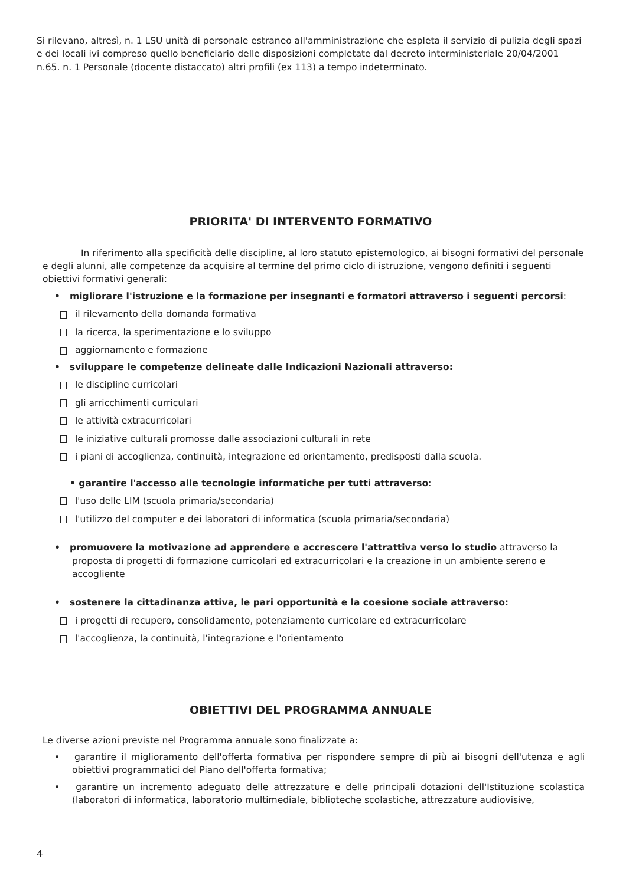Si rilevano, altresì, n. 1 LSU unità di personale estraneo all'amministrazione che espleta il servizio di pulizia degli spazi e dei locali ivi compreso quello beneficiario delle disposizioni completate dal decreto interministeriale 20/04/2001 n.65. n. 1 Personale (docente distaccato) altri profili (ex 113) a tempo indeterminato.
PRIORITA' DI INTERVENTO FORMATIVO
In riferimento alla specificità delle discipline, al loro statuto epistemologico, ai bisogni formativi del personale e degli alunni, alle competenze da acquisire al termine del primo ciclo di istruzione, vengono definiti i seguenti obiettivi formativi generali:
• migliorare l'istruzione e la formazione per insegnanti e formatori attraverso i seguenti percorsi:
il rilevamento della domanda formativa
la ricerca, la sperimentazione e lo sviluppo
aggiornamento e formazione
• sviluppare le competenze delineate dalle Indicazioni Nazionali attraverso:
le discipline curricolari
gli arricchimenti curriculari
le attività extracurricolari
le iniziative culturali promosse dalle associazioni culturali in rete
i piani di accoglienza, continuità, integrazione ed orientamento, predisposti dalla scuola.
• garantire l'accesso alle tecnologie informatiche per tutti attraverso:
l'uso delle LIM (scuola primaria/secondaria)
l'utilizzo del computer e dei laboratori di informatica (scuola primaria/secondaria)
• promuovere la motivazione ad apprendere e accrescere l'attrattiva verso lo studio attraverso la proposta di progetti di formazione curricolari ed extracurricolari e la creazione in un ambiente sereno e accogliente
• sostenere la cittadinanza attiva, le pari opportunità e la coesione sociale attraverso:
i progetti di recupero, consolidamento, potenziamento curricolare ed extracurricolare
l'accoglienza, la continuità, l'integrazione e l'orientamento
OBIETTIVI DEL PROGRAMMA ANNUALE
Le diverse azioni previste nel Programma annuale sono finalizzate a:
• garantire il miglioramento dell'offerta formativa per rispondere sempre di più ai bisogni dell'utenza e agli obiettivi programmatici del Piano dell'offerta formativa;
• garantire un incremento adeguato delle attrezzature e delle principali dotazioni dell'Istituzione scolastica (laboratori di informatica, laboratorio multimediale, biblioteche scolastiche, attrezzature audiovisive,
4